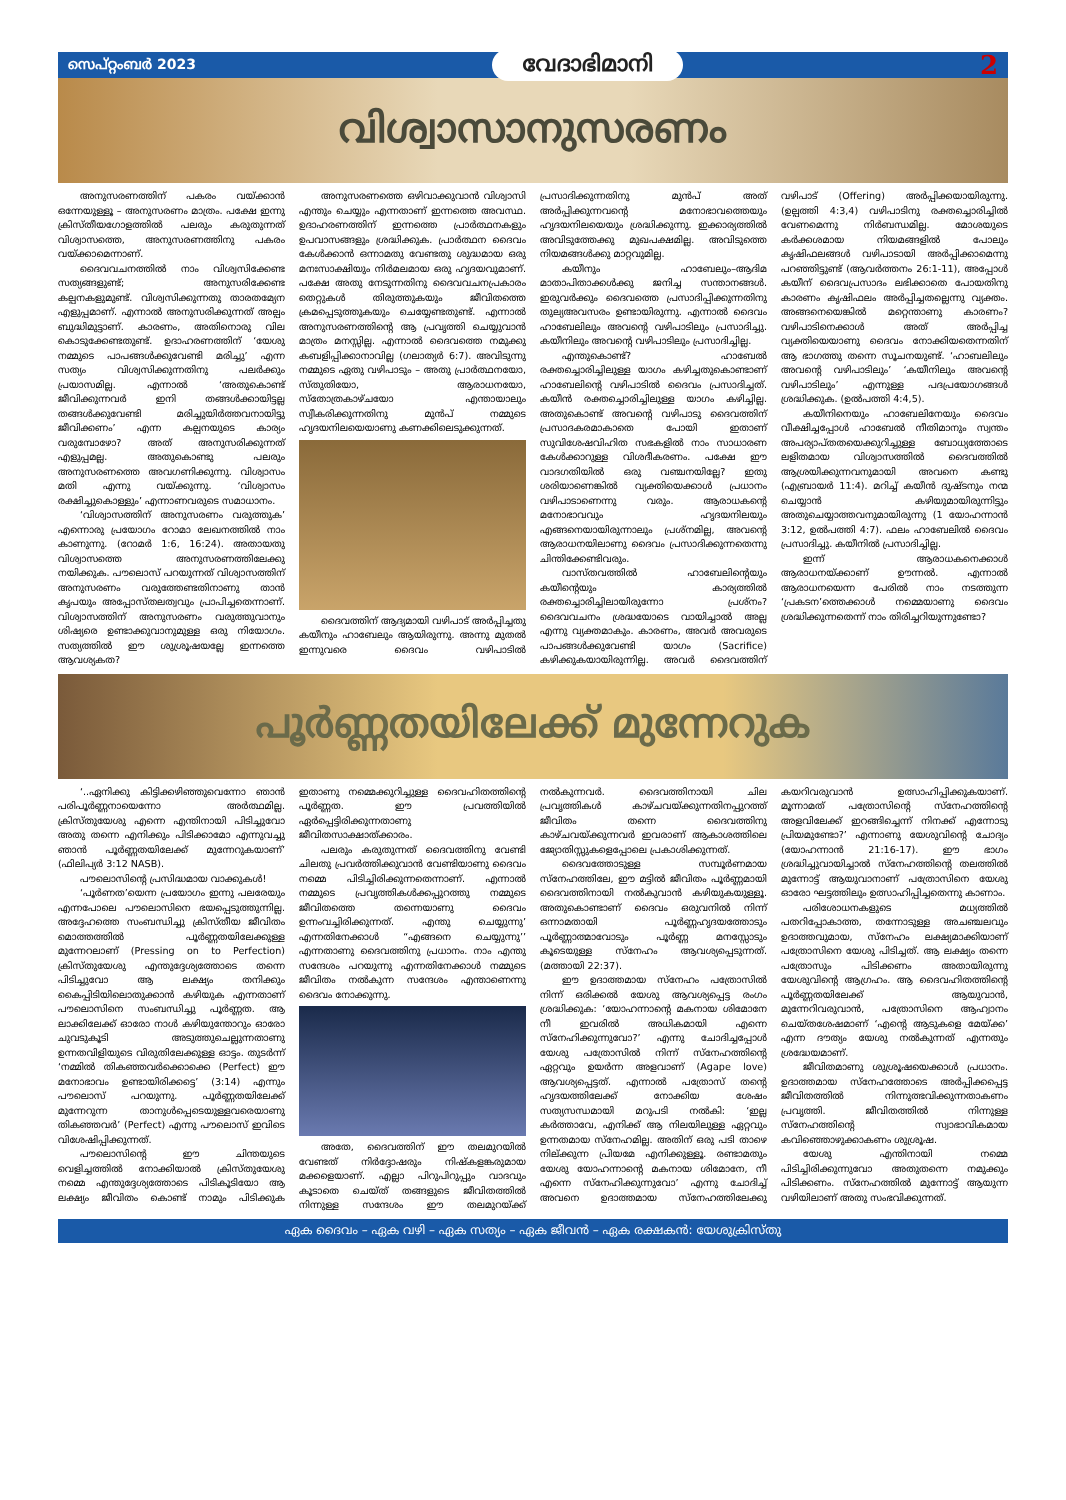സെപ്റ്റംബർ 2023 വേദാഭിമാനി 2
വിശ്വാസാനുസരണം
അനുസരണത്തിന് പകരം വയ്ക്കാൻ ഒന്നേയുള്ളൂ – അനുസരണം മാത്രം. പക്ഷേ ഇന്നു ക്രിസ്തീയഗോളത്തിൽ പലരും കരുതുന്നത് വിശ്വാസത്തെ, അനുസരണത്തിനു പകരം വയ്ക്കാമെന്നാണ്.
ദൈവവചനത്തിൽ നാം വിശ്വസിക്കേണ്ട സത്യങ്ങളുണ്ട്; അനുസരിക്കേണ്ട കല്പനകളുമുണ്ട്. വിശ്വസിക്കുന്നതു താരതമ്യേന എളുപ്പമാണ്. എന്നാൽ അനുസരിക്കുന്നത് അല്പം ബുദ്ധിമുട്ടാണ്. കാരണം, അതിനൊരു വില കൊടുക്കേണ്ടതുണ്ട്. ഉദാഹരണത്തിന് ‘യേശു നമ്മുടെ പാപങ്ങൾക്കുവേണ്ടി മരിച്ചു’ എന്ന സത്യം വിശ്വസിക്കുന്നതിനു പലർക്കും പ്രയാസമില്ല. എന്നാൽ ‘അതുകൊണ്ട് ജീവിക്കുന്നവർ ഇനി തങ്ങൾക്കായിട്ടല്ല തങ്ങൾക്കുവേണ്ടി മരിച്ചുയിർത്തവനായിട്ടു ജീവിക്കണം’ എന്ന കല്പനയുടെ കാര്യം വരുമ്പോഴോ? അത് അനുസരിക്കുന്നത് എളുപ്പമല്ല. അതുകൊണ്ടു പലരും അനുസരണത്തെ അവഗണിക്കുന്നു. വിശ്വാസം മതി എന്നു വയ്ക്കുന്നു. ‘വിശ്വാസം രക്ഷിച്ചുകൊള്ളും’ എന്നാണവരുടെ സമാധാനം.
‘വിശ്വാസത്തിന് അനുസരണം വരുത്തുക’ എന്നൊരു പ്രയോഗം റോമാ ലേഖനത്തിൽ നാം കാണുന്നു. (റോമർ 1:6, 16:24). അതായതു വിശ്വാസത്തെ അനുസരണത്തിലേക്കു നയിക്കുക. പൗലൊസ് പറയുന്നത് വിശ്വാസത്തിന് അനുസരണം വരുത്തേണ്ടതിനാണു താൻ കൃപയും അപ്പോസ്തലത്വവും പ്രാപിച്ചതെന്നാണ്. വിശ്വാസത്തിന് അനുസരണം വരുത്തുവാനും ശിഷ്യരെ ഉണ്ടാക്കുവാനുമുള്ള ഒരു നിയോഗം. സത്യത്തിൽ ഈ ശുശ്രൂഷയല്ലേ ഇന്നത്തെ ആവശ്യകത?
അനുസരണത്തെ ഒഴിവാക്കുവാൻ വിശ്വാസി എന്തും ചെയ്യും എന്നതാണ് ഇന്നത്തെ അവസ്ഥ. ഉദാഹരണത്തിന് ഇന്നത്തെ പ്രാർത്ഥനകളും ഉപവാസങ്ങളും ശ്രദ്ധിക്കുക. പ്രാർത്ഥന ദൈവം കേൾക്കാൻ ഒന്നാമതു വേണ്ടതു ശുദ്ധമായ ഒരു മനഃസാക്ഷിയും നിർമലമായ ഒരു ഹൃദയവുമാണ്. പക്ഷേ അതു നേടുന്നതിനു ദൈവവചനപ്രകാരം തെറ്റുകൾ തിരുത്തുകയും ജീവിതത്തെ ക്രമപ്പെടുത്തുകയും ചെയ്യേണ്ടതുണ്ട്. എന്നാൽ അനുസരണത്തിന്റെ ആ പ്രവൃത്തി ചെയ്യുവാൻ മാത്രം മനസ്സില്ല. എന്നാൽ ദൈവത്തെ നമുക്കു കബളിപ്പിക്കാനാവില്ല (ഗലാത്യർ 6:7). അവിടുന്നു നമ്മുടെ ഏതു വഴിപാടും – അതു പ്രാർത്ഥനയോ, സ്തുതിയോ, ആരാധനയോ, സ്തോത്രകാഴ്ചയോ എന്തായാലും സ്വീകരിക്കുന്നതിനു മുൻപ് നമ്മുടെ ഹൃദയനിലയെയാണു കണക്കിലെടുക്കുന്നത്.
ദൈവത്തിന് ആദ്യമായി വഴിപാട് അർപ്പിച്ചതു കയീനും ഹാബേലും ആയിരുന്നു. അന്നു മുതൽ ഇന്നുവരെ ദൈവം വഴിപാടിൽ പ്രസാദിക്കുന്നതിനു മുൻപ് അത് അർപ്പിക്കുന്നവന്റെ മനോഭാവത്തെയും ഹൃദയനിലയെയും ശ്രദ്ധിക്കുന്നു. ഇക്കാര്യത്തിൽ അവിടുത്തേക്കു മുഖപക്ഷമില്ല. അവിടുത്തെ നിയമങ്ങൾക്കു മാറ്റവുമില്ല.
കയീനും ഹാബേലും–ആദിമ മാതാപിതാക്കൾക്കു ജനിച്ച സന്താനങ്ങൾ. ഇരുവർക്കും ദൈവത്തെ പ്രസാദിപ്പിക്കുന്നതിനു തുല്യഅവസരം ഉണ്ടായിരുന്നു. എന്നാൽ ദൈവം ഹാബേലിലും അവന്റെ വഴിപാടിലും പ്രസാദിച്ചു. കയീനിലും അവന്റെ വഴിപാടിലും പ്രസാദിച്ചില്ല.
എന്തുകൊണ്ട്? ഹാബേൽ രക്തച്ചൊരിച്ചിലുള്ള യാഗം കഴിച്ചതുകൊണ്ടാണ് ഹാബേലിന്റെ വഴിപാടിൽ ദൈവം പ്രസാദിച്ചത്. കയീൻ രക്തച്ചൊരിച്ചിലുള്ള യാഗം കഴിച്ചില്ല. അതുകൊണ്ട് അവന്റെ വഴിപാടു ദൈവത്തിന് പ്രസാദകരമാകാതെ പോയി ഇതാണ് സുവിശേഷവിഹിത സഭകളിൽ നാം സാധാരണ കേൾക്കാറുള്ള വിശദീകരണം. പക്ഷേ ഈ വാദഗതിയിൽ ഒരു വഞ്ചനയില്ലേ? ഇതു ശരിയാണെങ്കിൽ വ്യക്തിയെക്കാൾ പ്രധാനം വഴിപാടാണെന്നു വരും. ആരാധകന്റെ മനോഭാവവും ഹൃദയനിലയും എങ്ങനെയായിരുന്നാലും പ്രശ്നമില്ല, അവന്റെ ആരാധനയിലാണു ദൈവം പ്രസാദിക്കുന്നതെന്നു ചിന്തിക്കേണ്ടിവരും.
വാസ്തവത്തിൽ ഹാബേലിന്റെയും കയീന്റെയും കാര്യത്തിൽ രക്തച്ചൊരിച്ചിലായിരുന്നോ പ്രശ്നം? ദൈവവചനം ശ്രദ്ധയോടെ വായിച്ചാൽ അല്ല എന്നു വ്യക്തമാകും. കാരണം, അവർ അവരുടെ പാപങ്ങൾക്കുവേണ്ടി യാഗം (Sacrifice) കഴിക്കുകയായിരുന്നില്ല. അവർ ദൈവത്തിന് വഴിപാട് (Offering) അർപ്പിക്കയായിരുന്നു. (ഉല്പത്തി 4:3,4) വഴിപാടിനു രക്തച്ചൊരിച്ചിൽ വേണമെന്നു നിർബന്ധമില്ല. മോശയുടെ കർക്കശമായ നിയമങ്ങളിൽ പോലും കൃഷിഫലങ്ങൾ വഴിപാടായി അർപ്പിക്കാമെന്നു പറഞ്ഞിട്ടുണ്ട് (ആവർത്തനം 26:1-11), അപ്പോൾ കയീന് ദൈവപ്രസാദം ലഭിക്കാതെ പോയതിനു കാരണം കൃഷിഫലം അർപ്പിച്ചതല്ലെന്നു വ്യക്തം. അങ്ങനെയെങ്കിൽ മറ്റെന്താണു കാരണം? വഴിപാടിനെക്കാൾ അത് അർപ്പിച്ച വ്യക്തിയെയാണു ദൈവം നോക്കിയതെന്നതിന് ആ ഭാഗത്തു തന്നെ സൂചനയുണ്ട്. ‘ഹാബലിലും അവന്റെ വഴിപാടിലും’ ‘കയീനിലും അവന്റെ വഴിപാടിലും’ എന്നുള്ള പദപ്രയോഗങ്ങൾ ശ്രദ്ധിക്കുക. (ഉൽപത്തി 4:4,5).
കയീനിനെയും ഹാബേലിനേയും ദൈവം വീക്ഷിച്ചപ്പോൾ ഹാബേൽ നീതിമാനും സ്വന്തം അപര്യാപ്തതയെക്കുറിച്ചുള്ള ബോധ്യത്തോടെ ലളിതമായ വിശ്വാസത്തിൽ ദൈവത്തിൽ ആശ്രയിക്കുന്നവനുമായി അവനെ കണ്ടു (എബ്രായർ 11:4). മറിച്ച് കയീൻ ദുഷ്ടനും നന്മ ചെയ്യാൻ കഴിയുമായിരുന്നിട്ടും അതുചെയ്യാത്തവനുമായിരുന്നു (1 യോഹന്നാൻ 3:12, ഉൽപത്തി 4:7). ഫലം ഹാബേലിൽ ദൈവം പ്രസാദിച്ചു. കയീനിൽ പ്രസാദിച്ചില്ല.
ഇന്ന് ആരാധകനെക്കാൾ ആരാധനയ്ക്കാണ് ഊന്നൽ. എന്നാൽ ആരാധനയെന്ന പേരിൽ നാം നടത്തുന്ന ‘പ്രകടന’ത്തെക്കാൾ നമ്മെയാണു ദൈവം ശ്രദ്ധിക്കുന്നതെന്ന് നാം തിരിച്ചറിയുന്നുണ്ടോ?
പൂർണ്ണതയിലേക്ക് മുന്നേറുക
‘..ഏനിക്കു കിട്ടിക്കഴിഞ്ഞുവെന്നോ ഞാൻ പരിപൂർണ്ണനായെന്നോ അർത്ഥമില്ല. ക്രിസ്തുയേശു എന്നെ എന്തിനായി പിടിച്ചുവോ അതു തന്നെ എനിക്കും പിടിക്കാമോ എന്നുവച്ചു ഞാൻ പൂർണ്ണതയിലേക്ക് മുന്നേറുകയാണ്’ (ഫിലിപ്യർ 3:12 NASB).
പൗലൊസിന്റെ പ്രസിദ്ധമായ വാക്കുകൾ!
‘പൂർണത’യെന്ന പ്രയോഗം ഇന്നു പലരേയും എന്നപോലെ പൗലൊസിനെ ഭയപ്പെടുത്തുന്നില്ല. അദ്ദേഹത്തെ സംബന്ധിച്ചു ക്രിസ്തീയ ജീവിതം മൊത്തത്തിൽ പൂർണ്ണതയിലേക്കുള്ള മുന്നേറലാണ് (Pressing on to Perfection) ക്രിസ്തുയേശു എന്തുദ്ദേശ്യത്തോടെ തന്നെ പിടിച്ചുവോ ആ ലക്ഷ്യം തനിക്കും കൈപ്പിടിയിലൊതുക്കാൻ കഴിയുക എന്നതാണ് പൗലൊസിനെ സംബന്ധിച്ചു പൂർണ്ണത. ആ ലാക്കിലേക്ക് ഓരോ നാൾ കഴിയുന്തോറും ഓരോ ചുവടുകൂടി അടുത്തുചെല്ലുന്നതാണു ഉന്നതവിളിയുടെ വിരുതിലേക്കുള്ള ഓട്ടം. തുടർന്ന് ‘നമ്മിൽ തികഞ്ഞവർക്കൊക്കെ (Perfect) ഈ മനോഭാവം ഉണ്ടായിരിക്കട്ടെ’ (3:14) എന്നും പൗലൊസ് പറയുന്നു. പൂർണ്ണതയിലേക്ക് മുന്നേറുന്ന താനുൾപ്പെടെയുള്ളവരെയാണു തികഞ്ഞവർ’ (Perfect) എന്നു പൗലൊസ് ഇവിടെ വിശേഷിപ്പിക്കുന്നത്.
പൗലൊസിന്റെ ഈ ചിന്തയുടെ വെളിച്ചത്തിൽ നോക്കിയാൽ ക്രിസ്തുയേശു നമ്മെ എന്തുദ്ദേശ്യത്തോടെ പിടികൂടിയോ ആ ലക്ഷ്യം ജീവിതം കൊണ്ട് നാമും പിടിക്കുക ഇതാണു നമ്മെക്കുറിച്ചുള്ള ദൈവഹിതത്തിന്റെ പൂർണ്ണത. ഈ പ്രവത്തിയിൽ ഏർപ്പെട്ടിരിക്കുന്നതാണു ജീവിതസാക്ഷാത്ക്കാരം.
പലരും കരുതുന്നത് ദൈവത്തിനു വേണ്ടി ചിലതു പ്രവർത്തിക്കുവാൻ വേണ്ടിയാണു ദൈവം നമ്മെ പിടിച്ചിരിക്കുന്നതെന്നാണ്. എന്നാൽ നമ്മുടെ പ്രവൃത്തികൾക്കപ്പുറത്തു നമ്മുടെ ജീവിതത്തെ തന്നെയാണു ദൈവം ഉന്നംവച്ചിരിക്കുന്നത്. എന്തു ചെയ്യുന്നു’ എന്നതിനേക്കാൾ “എങ്ങനെ ചെയ്യുന്നു’’ എന്നതാണു ദൈവത്തിനു പ്രധാനം. നാം എന്തു സന്ദേശം പറയുന്നു എന്നതിനേക്കാൾ നമ്മുടെ ജീവിതം നൽകുന്ന സന്ദേശം എന്താണെന്നു ദൈവം നോക്കുന്നു.
അതേ, ദൈവത്തിന് ഈ തലമുറയിൽ വേണ്ടത് നിർദ്ദോഷരും നിഷ്കളങ്കരുമായ മക്കളെയാണ്. എല്ലാ പിറുപിറുപ്പും വാദവും കൂടാതെ ചെയ്ത് തങ്ങളുടെ ജീവിതത്തിൽ നിന്നുള്ള സന്ദേശം ഈ തലമുറയ്ക്ക് നൽകുന്നവർ. ദൈവത്തിനായി ചില പ്രവൃത്തികൾ കാഴ്ചവയ്ക്കുന്നതിനപ്പുറത്ത് ജീവിതം തന്നെ ദൈവത്തിനു കാഴ്ചവയ്ക്കുന്നവർ ഇവരാണ് ആകാശത്തിലെ ജ്യോതിസ്സുകളെപ്പോലെ പ്രകാശിക്കുന്നത്.
ദൈവത്തോടുള്ള സമ്പൂർണമായ സ്നേഹത്തിലേ, ഈ മട്ടിൽ ജീവിതം പൂർണ്ണമായി ദൈവത്തിനായി നൽകുവാൻ കഴിയുകയുള്ളൂ. അതുകൊണ്ടാണ് ദൈവം ഒരുവനിൽ നിന്ന് ഒന്നാമതായി പൂർണ്ണഹൃദയത്തോടും പൂർണ്ണാത്മാവോടും പൂർണ്ണ മനസ്സോടും കൂടെയുള്ള സ്നേഹം ആവശ്യപ്പെടുന്നത്. (മത്തായി 22:37).
ഈ ഉദാത്തമായ സ്നേഹം പത്രോസിൽ നിന്ന് ഒരിക്കൽ യേശു ആവശ്യപ്പെട്ട രംഗം ശ്രദ്ധിക്കുക: ‘യോഹന്നാന്റെ മകനായ ശിമോനേ നീ ഇവരിൽ അധികമായി എന്നെ സ്നേഹിക്കുന്നുവോ?’ എന്നു ചോദിച്ചപ്പോൾ യേശു പത്രോസിൽ നിന്ന് സ്നേഹത്തിന്റെ ഏറ്റവും ഉയർന്ന അളവാണ് (Agape love) ആവശ്യപ്പെട്ടത്. എന്നാൽ പത്രോസ് തന്റെ ഹൃദയത്തിലേക്ക് നോക്കിയ ശേഷം സത്യസന്ധമായി മറുപടി നൽകി: ‘ഇല്ല കർത്താവേ, എനിക്ക് ആ നിലയിലുള്ള ഏറ്റവും ഉന്നതമായ സ്നേഹമില്ല. അതിന് ഒരു പടി താഴെ നില്ക്കുന്ന പ്രിയമേ എനിക്കുള്ളൂ. രണ്ടാമതും യേശു യോഹന്നാന്റെ മകനായ ശിമോനേ, നീ എന്നെ സ്നേഹിക്കുന്നുവോ’ എന്നു ചോദിച്ച് അവനെ ഉദാത്തമായ സ്നേഹത്തിലേക്കു കയറിവരുവാൻ ഉത്സാഹിപ്പിക്കുകയാണ്. മൂന്നാമത് പത്രോസിന്റെ സ്നേഹത്തിന്റെ അളവിലേക്ക് ഇറങ്ങിച്ചെന്ന് നിനക്ക് എന്നോടു പ്രിയമുണ്ടോ?’ എന്നാണു യേശുവിന്റെ ചോദ്യം (യോഹന്നാൻ 21:16-17). ഈ ഭാഗം ശ്രദ്ധിച്ചുവായിച്ചാൽ സ്നേഹത്തിന്റെ തലത്തിൽ മുന്നോട്ട് ആയുവാനാണ് പത്രോസിനെ യേശു ഓരോ ഘട്ടത്തിലും ഉത്സാഹിപ്പിച്ചതെന്നു കാണാം.
പരിശോധനകളുടെ മധ്യത്തിൽ പതറിപ്പോകാത്ത, തന്നോടുള്ള അചഞ്ചലവും ഉദാത്തവുമായ, സ്നേഹം ലക്ഷ്യമാക്കിയാണ് പത്രോസിനെ യേശു പിടിച്ചത്. ആ ലക്ഷ്യം തന്നെ പത്രോസും പിടിക്കണം അതായിരുന്നു യേശുവിന്റെ ആഗ്രഹം. ആ ദൈവഹിതത്തിന്റെ പൂർണ്ണതയിലേക്ക് ആയുവാൻ, മുന്നേറിവരുവാൻ, പത്രോസിനെ ആഹ്വാനം ചെയ്തശേഷമാണ് ‘എന്റെ ആടുകളെ മേയ്ക്ക’ എന്ന ദൗത്യം യേശു നൽകുന്നത് എന്നതും ശ്രദ്ധേയമാണ്.
ജീവിതമാണു ശുശ്രൂഷയെക്കാൾ പ്രധാനം. ഉദാത്തമായ സ്നേഹത്തോടെ അർപ്പിക്കപ്പെട്ട ജീവിതത്തിൽ നിന്നുത്ഭവിക്കുന്നതാകണം പ്രവൃത്തി. ജീവിതത്തിൽ നിന്നുള്ള സ്നേഹത്തിന്റെ സ്വാഭാവികമായ കവിഞ്ഞൊഴുക്കാകണം ശുശ്രൂഷ.
യേശു എന്തിനായി നമ്മെ പിടിച്ചിരിക്കുന്നുവോ അതുതന്നെ നമുക്കും പിടിക്കണം. സ്നേഹത്തിൽ മുന്നോട്ട് ആയുന്ന വഴിയിലാണ് അതു സംഭവിക്കുന്നത്.
ഏക ദൈവം – ഏക വഴി – ഏക സത്യം – ഏക ജീവൻ – ഏക രക്ഷകൻ: യേശുക്രിസ്തു